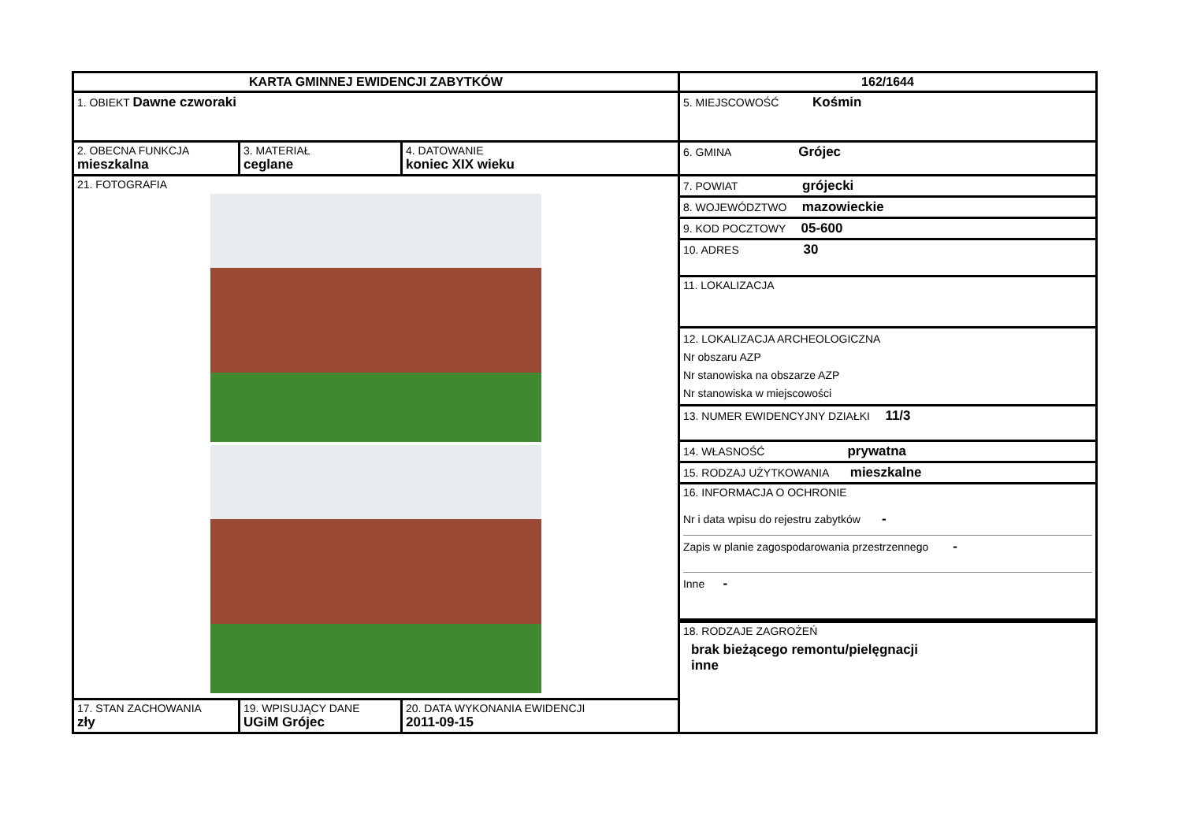| KARTA GMINNEJ EWIDENCJI ZABYTKÓW | | | 162/1644 |
| 1. OBIEKT Dawne czworaki | | | 5. MIEJSCOWOŚĆ Kośmin |
| 2. OBECNA FUNKCJA mieszkalna | 3. MATERIAŁ ceglane | 4. DATOWANIE koniec XIX wieku | 6. GMINA Grójec |
| 21. FOTOGRAFIA | | | 7. POWIAT grójecki 8. WOJEWÓDZTWO mazowieckie 9. KOD POCZTOWY 05-600 10. ADRES 30 11. LOKALIZACJA 12. LOKALIZACJA ARCHEOLOGICZNA Nr obszaru AZP Nr stanowiska na obszarze AZP Nr stanowiska w miejscowości 13. NUMER EWIDENCYJNY DZIAŁKI 11/3 14. WŁASNOŚĆ prywatna 15. RODZAJ UŻYTKOWANIA mieszkalne 16. INFORMACJA O OCHRONIE Nr i data wpisu do rejestru zabytków - Zapis w planie zagospodarowania przestrzennego - Inne - |
| | | | 18. RODZAJE ZAGROŻEŃ brak bieżącego remontu/pielęgnacji inne |
| 17. STAN ZACHOWANIA zły | 19. WPISUJĄCY DANE UGiM Grójec | 20. DATA WYKONANIA EWIDENCJI 2011-09-15 | |